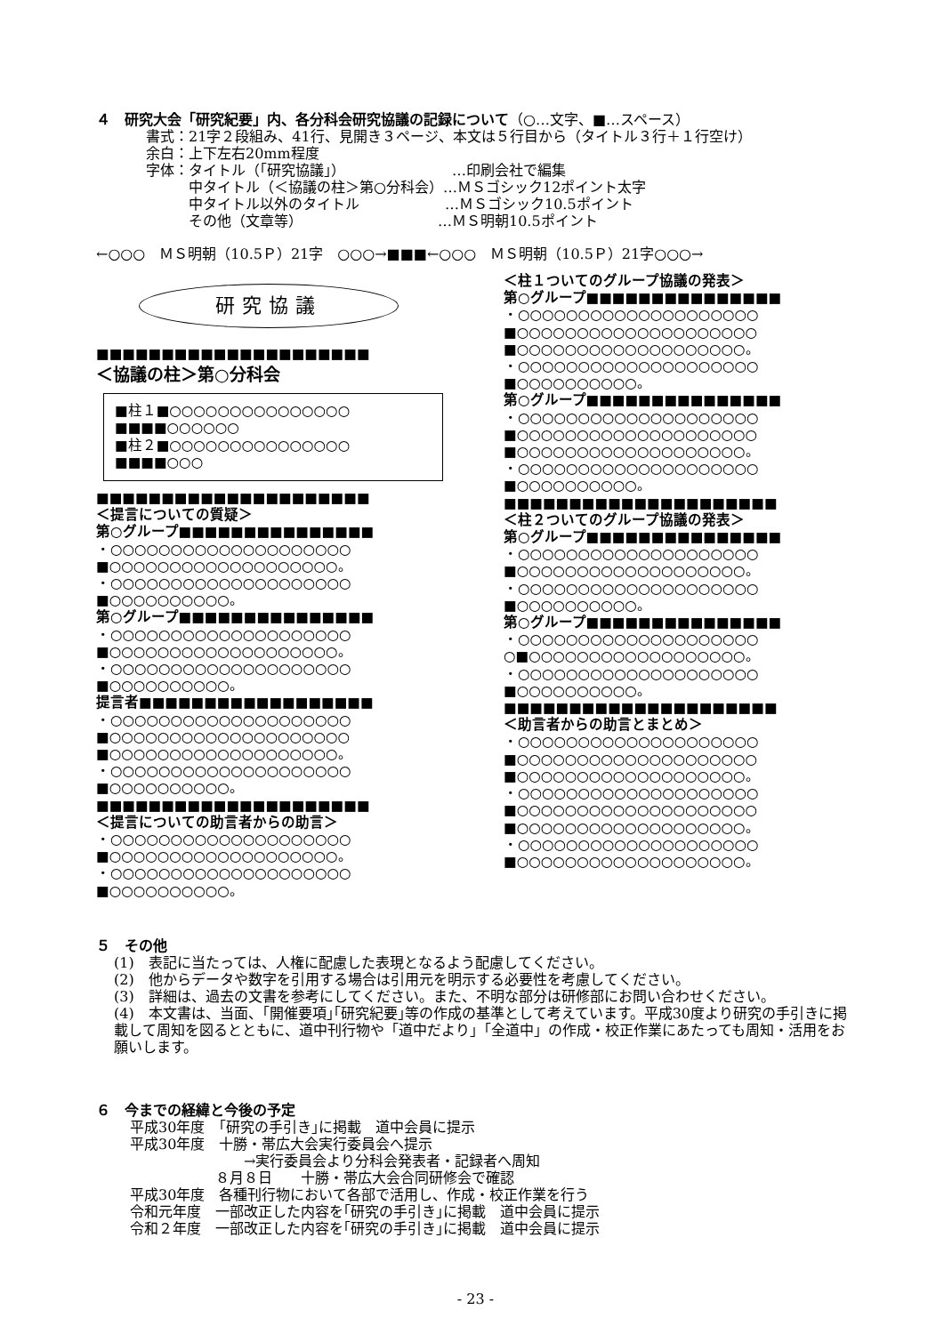４　研究大会「研究紀要」内、各分科会研究協議の記録について（○…文字、■…スペース）
書式：21字２段組み、41行、見開き３ページ、本文は５行目から（タイトル３行＋１行空け）
余白：上下左右20mm程度
字体：タイトル（｢研究協議｣）　　　　　　　　…印刷会社で編集
　　　中タイトル（＜協議の柱＞第○分科会）…ＭＳゴシック12ポイント太字
　　　中タイトル以外のタイトル　　　　　　…ＭＳゴシック10.5ポイント
　　　その他（文章等）　　　　　　　　　　…ＭＳ明朝10.5ポイント
←○○○　ＭＳ明朝（10.5Ｐ）21字　○○○→■■■←○○○　ＭＳ明朝（10.5Ｐ）21字○○○→
研究協議
■■■■■■■■■■■■■■■■■■■■■
＜協議の柱＞第○分科会
■柱１■○○○○○○○○○○○○○○○
■■■■○○○○○○
■柱２■○○○○○○○○○○○○○○○
■■■■○○○
■■■■■■■■■■■■■■■■■■■■■
＜提言についての質疑＞
第○グループ■■■■■■■■■■■■■■■
・○○○○○○○○○○○○○○○○○○○○
■○○○○○○○○○○○○○○○○○○○。
・○○○○○○○○○○○○○○○○○○○○
■○○○○○○○○○○。
第○グループ■■■■■■■■■■■■■■■
・○○○○○○○○○○○○○○○○○○○○
■○○○○○○○○○○○○○○○○○○○。
・○○○○○○○○○○○○○○○○○○○○
■○○○○○○○○○○。
提言者■■■■■■■■■■■■■■■■■■
・○○○○○○○○○○○○○○○○○○○○
■○○○○○○○○○○○○○○○○○○○○
■○○○○○○○○○○○○○○○○○○○。
・○○○○○○○○○○○○○○○○○○○○
■○○○○○○○○○○。
■■■■■■■■■■■■■■■■■■■■■
＜提言についての助言者からの助言＞
・○○○○○○○○○○○○○○○○○○○○
■○○○○○○○○○○○○○○○○○○○。
・○○○○○○○○○○○○○○○○○○○○
■○○○○○○○○○○。
＜柱１ついてのグループ協議の発表＞
第○グループ■■■■■■■■■■■■■■■
・○○○○○○○○○○○○○○○○○○○○
■○○○○○○○○○○○○○○○○○○○○
■○○○○○○○○○○○○○○○○○○○。
・○○○○○○○○○○○○○○○○○○○○
■○○○○○○○○○○。
第○グループ■■■■■■■■■■■■■■■
・○○○○○○○○○○○○○○○○○○○○
■○○○○○○○○○○○○○○○○○○○○
■○○○○○○○○○○○○○○○○○○○。
・○○○○○○○○○○○○○○○○○○○○
■○○○○○○○○○○。
■■■■■■■■■■■■■■■■■■■■■
＜柱２ついてのグループ協議の発表＞
第○グループ■■■■■■■■■■■■■■■
・○○○○○○○○○○○○○○○○○○○○
■○○○○○○○○○○○○○○○○○○○。
・○○○○○○○○○○○○○○○○○○○○
■○○○○○○○○○○。
第○グループ■■■■■■■■■■■■■■■
・○○○○○○○○○○○○○○○○○○○○
○■○○○○○○○○○○○○○○○○○○。
・○○○○○○○○○○○○○○○○○○○○
■○○○○○○○○○○。
■■■■■■■■■■■■■■■■■■■■■
＜助言者からの助言とまとめ＞
・○○○○○○○○○○○○○○○○○○○○
■○○○○○○○○○○○○○○○○○○○○
■○○○○○○○○○○○○○○○○○○○。
・○○○○○○○○○○○○○○○○○○○○
■○○○○○○○○○○○○○○○○○○○○
■○○○○○○○○○○○○○○○○○○○。
・○○○○○○○○○○○○○○○○○○○○
■○○○○○○○○○○○○○○○○○○○。
５　その他
(1)　表記に当たっては、人権に配慮した表現となるよう配慮してください。
(2)　他からデータや数字を引用する場合は引用元を明示する必要性を考慮してください。
(3)　詳細は、過去の文書を参考にしてください。また、不明な部分は研修部にお問い合わせください。
(4)　本文書は、当面、｢開催要項｣｢研究紀要｣等の作成の基準として考えています。平成30度より研究の手引きに掲載して周知を図るとともに、道中刊行物や「道中だより」「全道中」の作成・校正作業にあたっても周知・活用をお願いします。
６　今までの経緯と今後の予定
平成30年度　｢研究の手引き｣に掲載　道中会員に提示
平成30年度　十勝・帯広大会実行委員会へ提示
　　　　　　　　→実行委員会より分科会発表者・記録者へ周知
　　　　　　８月８日　　十勝・帯広大会合同研修会で確認
平成30年度　各種刊行物において各部で活用し、作成・校正作業を行う
令和元年度　一部改正した内容を｢研究の手引き｣に掲載　道中会員に提示
令和２年度　一部改正した内容を｢研究の手引き｣に掲載　道中会員に提示
- 23 -